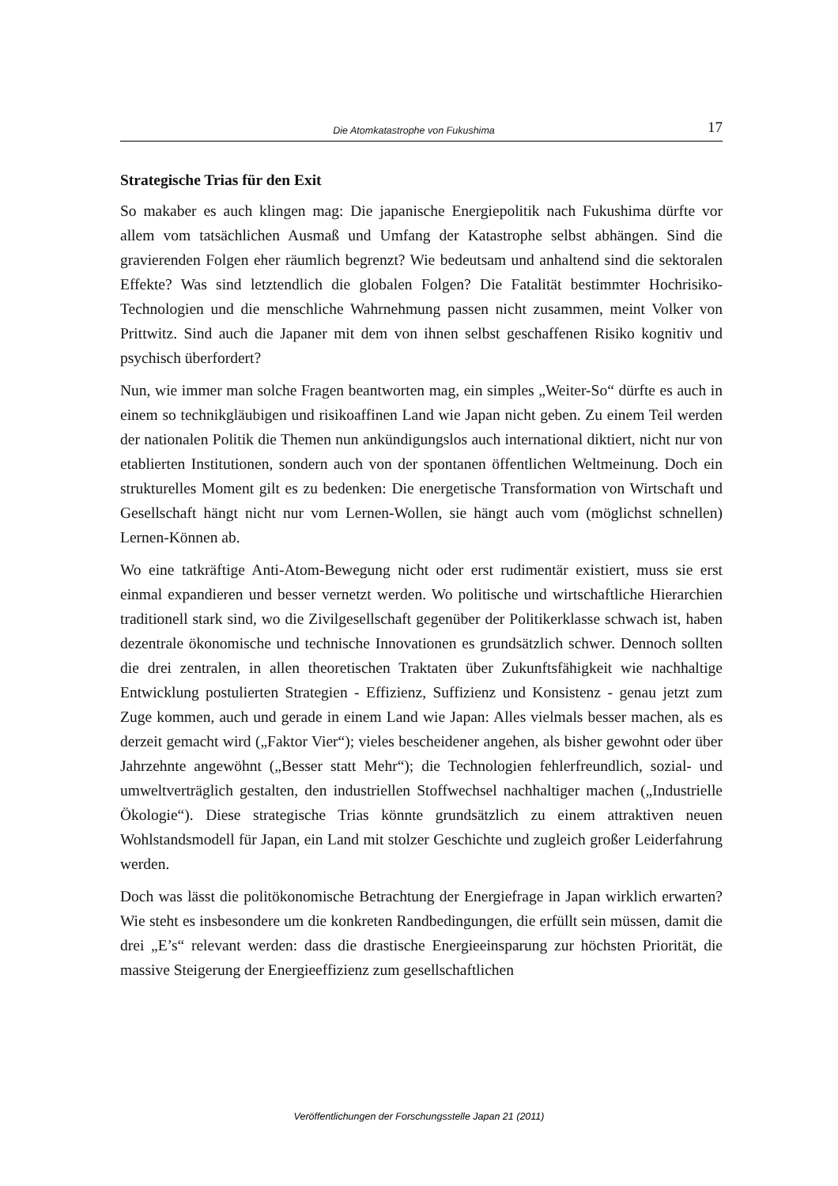Die Atomkatastrophe von Fukushima 17
Strategische Trias für den Exit
So makaber es auch klingen mag: Die japanische Energiepolitik nach Fukushima dürfte vor allem vom tatsächlichen Ausmaß und Umfang der Katastrophe selbst abhängen. Sind die gravierenden Folgen eher räumlich begrenzt? Wie bedeutsam und anhaltend sind die sektoralen Effekte? Was sind letztendlich die globalen Folgen? Die Fatalität bestimmter Hochrisiko-Technologien und die menschliche Wahrnehmung passen nicht zusammen, meint Volker von Prittwitz. Sind auch die Japaner mit dem von ihnen selbst geschaffenen Risiko kognitiv und psychisch überfordert?
Nun, wie immer man solche Fragen beantworten mag, ein simples „Weiter-So“ dürfte es auch in einem so technikgläubigen und risikoaffinen Land wie Japan nicht geben. Zu einem Teil werden der nationalen Politik die Themen nun ankündigungslos auch international diktiert, nicht nur von etablierten Institutionen, sondern auch von der spontanen öffentlichen Weltmeinung. Doch ein strukturelles Moment gilt es zu bedenken: Die energetische Transformation von Wirtschaft und Gesellschaft hängt nicht nur vom Lernen-Wollen, sie hängt auch vom (möglichst schnellen) Lernen-Können ab.
Wo eine tatkräftige Anti-Atom-Bewegung nicht oder erst rudimentär existiert, muss sie erst einmal expandieren und besser vernetzt werden. Wo politische und wirtschaftliche Hierarchien traditionell stark sind, wo die Zivilgesellschaft gegenüber der Politikerklasse schwach ist, haben dezentrale ökonomische und technische Innovationen es grundsätzlich schwer. Dennoch sollten die drei zentralen, in allen theoretischen Traktaten über Zukunftsfähigkeit wie nachhaltige Entwicklung postulierten Strategien - Effizienz, Suffizienz und Konsistenz - genau jetzt zum Zuge kommen, auch und gerade in einem Land wie Japan: Alles vielmals besser machen, als es derzeit gemacht wird („Faktor Vier“); vieles bescheidener angehen, als bisher gewohnt oder über Jahrzehnte angewöhnt („Besser statt Mehr“); die Technologien fehlerfreundlich, sozial- und umweltverträglich gestalten, den industriellen Stoffwechsel nachhaltiger machen („Industrielle Ökologie“). Diese strategische Trias könnte grundsätzlich zu einem attraktiven neuen Wohlstandsmodell für Japan, ein Land mit stolzer Geschichte und zugleich großer Leiderfahrung werden.
Doch was lässt die politökonomische Betrachtung der Energiefrage in Japan wirklich erwarten? Wie steht es insbesondere um die konkreten Randbedingungen, die erfüllt sein müssen, damit die drei „E’s“ relevant werden: dass die drastische Energieeinsparung zur höchsten Priorität, die massive Steigerung der Energieeffizienz zum gesellschaftlichen
Veröffentlichungen der Forschungsstelle Japan 21 (2011)